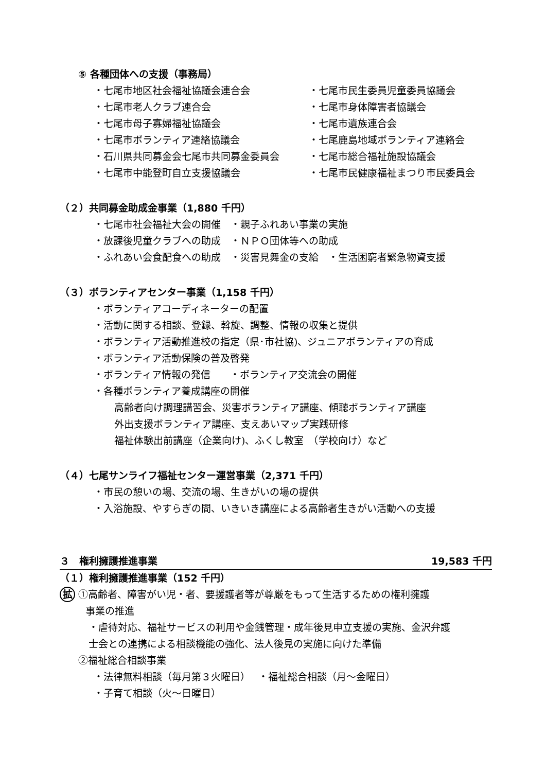⑤ 各種団体への支援（事務局）
・七尾市地区社会福祉協議会連合会 ・七尾市民生委員児童委員協議会
・七尾市老人クラブ連合会 ・七尾市身体障害者協議会
・七尾市母子寡婦福祉協議会 ・七尾市遺族連合会
・七尾市ボランティア連絡協議会 ・七尾鹿島地域ボランティア連絡会
・石川県共同募金会七尾市共同募金委員会 ・七尾市総合福祉施設協議会
・七尾市中能登町自立支援協議会 ・七尾市民健康福祉まつり市民委員会
（２）共同募金助成金事業（1,880 千円）
・七尾市社会福祉大会の開催　・親子ふれあい事業の実施
・放課後児童クラブへの助成　・ＮＰＯ団体等への助成
・ふれあい会食配食への助成　・災害見舞金の支給　・生活困窮者緊急物資支援
（３）ボランティアセンター事業（1,158 千円）
・ボランティアコーディネーターの配置
・活動に関する相談、登録、斡旋、調整、情報の収集と提供
・ボランティア活動推進校の指定（県･市社協)、ジュニアボランティアの育成
・ボランティア活動保険の普及啓発
・ボランティア情報の発信　　・ボランティア交流会の開催
・各種ボランティア養成講座の開催
高齢者向け調理講習会、災害ボランティア講座、傾聴ボランティア講座
外出支援ボランティア講座、支えあいマップ実践研修
福祉体験出前講座（企業向け)、ふくし教室　（学校向け）など
（４）七尾サンライフ福祉センター運営事業（2,371 千円）
・市民の憩いの場、交流の場、生きがいの場の提供
・入浴施設、やすらぎの間、いきいき講座による高齢者生きがい活動への支援
３　権利擁護推進事業 19,583 千円
（１）権利擁護推進事業（152 千円）
拡 ①高齢者、障害がい児・者、要援護者等が尊厳をもって生活するための権利擁護
事業の推進
・虐待対応、福祉サービスの利用や金銭管理・成年後見申立支援の実施、金沢弁護
士会との連携による相談機能の強化、法人後見の実施に向けた準備
②福祉総合相談事業
・法律無料相談（毎月第３火曜日）　 ・福祉総合相談（月～金曜日）
・子育て相談（火～日曜日）